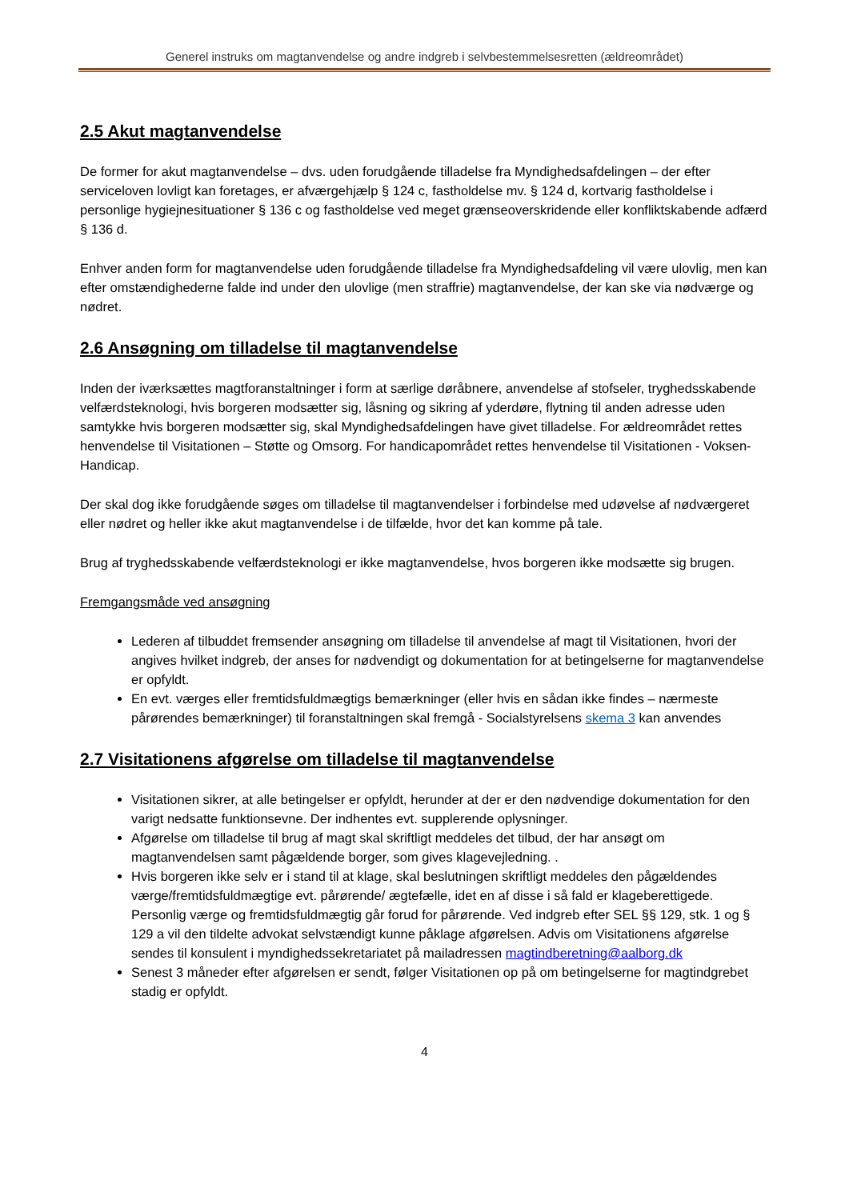Generel instruks om magtanvendelse og andre indgreb i selvbestemmelsesretten (ældreområdet)
2.5 Akut magtanvendelse
De former for akut magtanvendelse – dvs. uden forudgående tilladelse fra Myndighedsafdelingen – der efter serviceloven lovligt kan foretages, er afværgehjælp § 124 c, fastholdelse mv. § 124 d, kortvarig fastholdelse i personlige hygiejnesituationer § 136 c og fastholdelse ved meget grænseoverskridende eller konfliktskabende adfærd § 136 d.
Enhver anden form for magtanvendelse uden forudgående tilladelse fra Myndighedsafdeling vil være ulovlig, men kan efter omstændighederne falde ind under den ulovlige (men straffrie) magtanvendelse, der kan ske via nødværge og nødret.
2.6 Ansøgning om tilladelse til magtanvendelse
Inden der iværksættes magtforanstaltninger i form at særlige døråbnere, anvendelse af stofseler, tryghedsskabende velfærdsteknologi, hvis borgeren modsætter sig, låsning og sikring af yderdøre, flytning til anden adresse uden samtykke hvis borgeren modsætter sig, skal Myndighedsafdelingen have givet tilladelse. For ældreområdet rettes henvendelse til Visitationen – Støtte og Omsorg. For handicapområdet rettes henvendelse til Visitationen - Voksen-Handicap.
Der skal dog ikke forudgående søges om tilladelse til magtanvendelser i forbindelse med udøvelse af nødværgeret eller nødret og heller ikke akut magtanvendelse i de tilfælde, hvor det kan komme på tale.
Brug af tryghedsskabende velfærdsteknologi er ikke magtanvendelse, hvos borgeren ikke modsætte sig brugen.
Fremgangsmåde ved ansøgning
Lederen af tilbuddet fremsender ansøgning om tilladelse til anvendelse af magt til Visitationen, hvori der angives hvilket indgreb, der anses for nødvendigt og dokumentation for at betingelserne for magtanvendelse er opfyldt.
En evt. værges eller fremtidsfuldmægtigs bemærkninger (eller hvis en sådan ikke findes – nærmeste pårørendes bemærkninger) til foranstaltningen skal fremgå - Socialstyrelsens skema 3 kan anvendes
2.7 Visitationens afgørelse om tilladelse til magtanvendelse
Visitationen sikrer, at alle betingelser er opfyldt, herunder at der er den nødvendige dokumentation for den varigt nedsatte funktionsevne. Der indhentes evt. supplerende oplysninger.
Afgørelse om tilladelse til brug af magt skal skriftligt meddeles det tilbud, der har ansøgt om magtanvendelsen samt pågældende borger, som gives klagevejledning. .
Hvis borgeren ikke selv er i stand til at klage, skal beslutningen skriftligt meddeles den pågældendes værge/fremtidsfuldmægtige evt. pårørende/ ægtefælle, idet en af disse i så fald er klageberettigede. Personlig værge og fremtidsfuldmægtig går forud for pårørende. Ved indgreb efter SEL §§ 129, stk. 1 og § 129 a vil den tildelte advokat selvstændigt kunne påklage afgørelsen. Advis om Visitationens afgørelse sendes til konsulent i myndighedssekretariatet på mailadressen magtindberetning@aalborg.dk
Senest 3 måneder efter afgørelsen er sendt, følger Visitationen op på om betingelserne for magtindgrebet stadig er opfyldt.
4